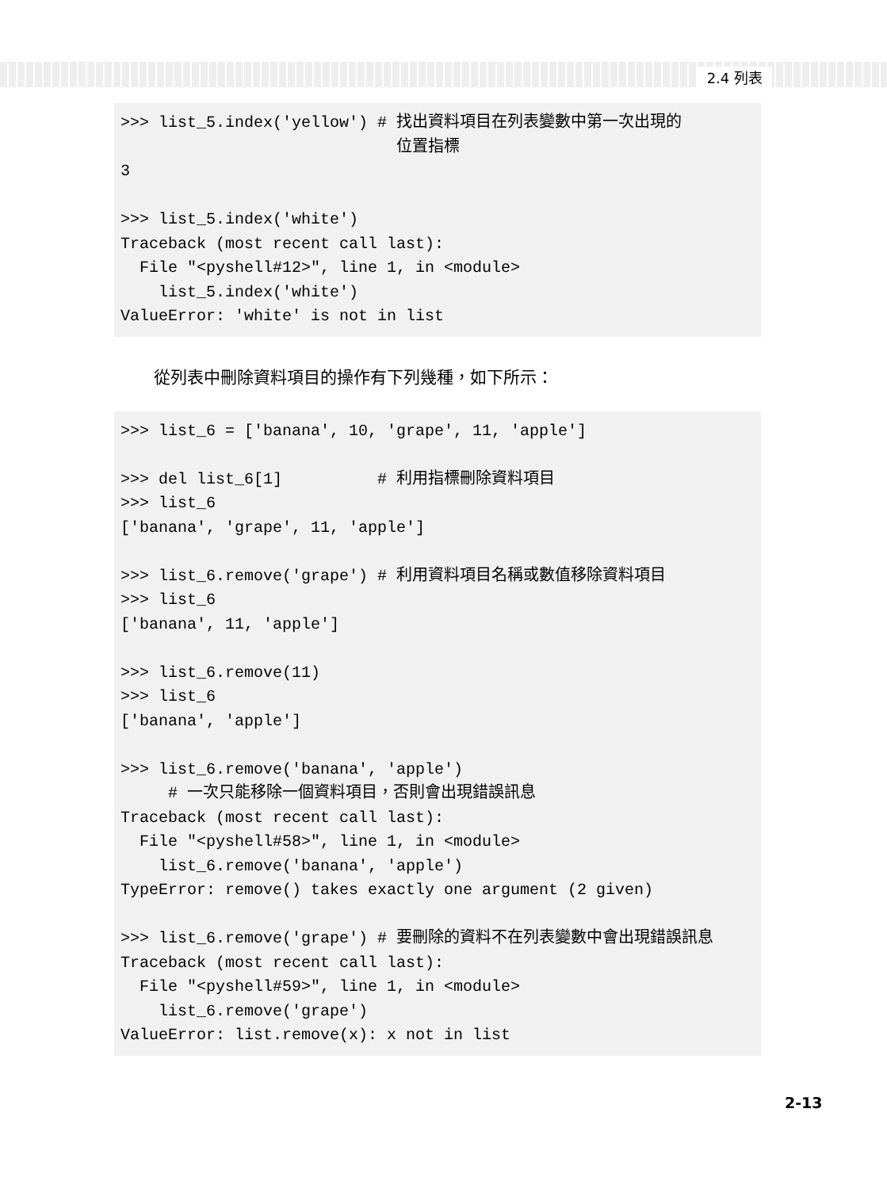2.4 列表
>>> list_5.index('yellow') # 找出資料項目在列表變數中第一次出現的
                             位置指標
3

>>> list_5.index('white')
Traceback (most recent call last):
  File "<pyshell#12>", line 1, in <module>
    list_5.index('white')
ValueError: 'white' is not in list
從列表中刪除資料項目的操作有下列幾種，如下所示：
>>> list_6 = ['banana', 10, 'grape', 11, 'apple']

>>> del list_6[1]          # 利用指標刪除資料項目
>>> list_6
['banana', 'grape', 11, 'apple']

>>> list_6.remove('grape') # 利用資料項目名稱或數值移除資料項目
>>> list_6
['banana', 11, 'apple']

>>> list_6.remove(11)
>>> list_6
['banana', 'apple']

>>> list_6.remove('banana', 'apple')
     # 一次只能移除一個資料項目，否則會出現錯誤訊息
Traceback (most recent call last):
  File "<pyshell#58>", line 1, in <module>
    list_6.remove('banana', 'apple')
TypeError: remove() takes exactly one argument (2 given)

>>> list_6.remove('grape') # 要刪除的資料不在列表變數中會出現錯誤訊息
Traceback (most recent call last):
  File "<pyshell#59>", line 1, in <module>
    list_6.remove('grape')
ValueError: list.remove(x): x not in list
2-13